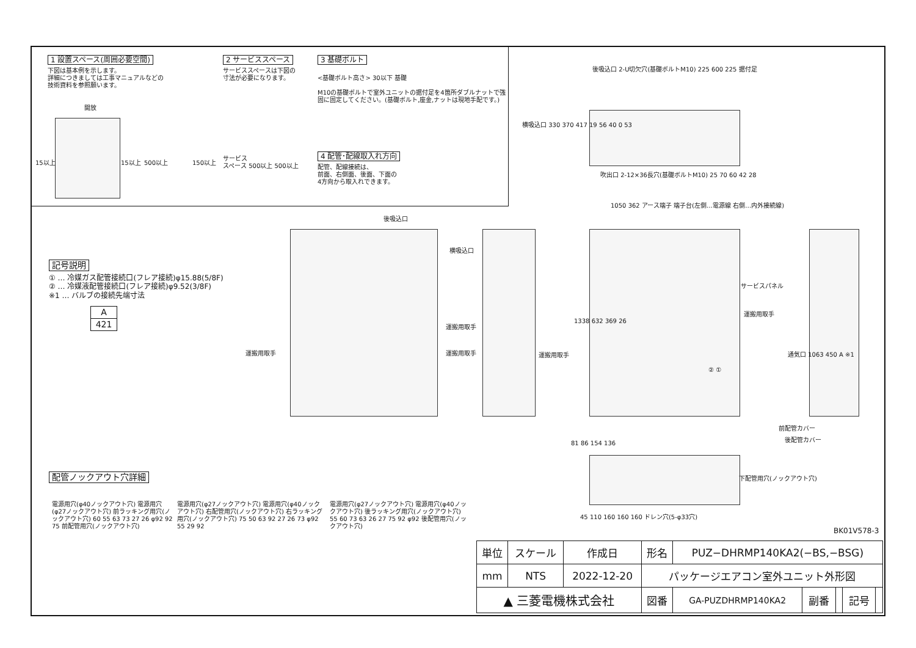1 設置スペース(周囲必要空間)
下図は基本例を示します。
詳細につきましては工事マニュアルなどの
技術資料を参照願います。
15以上 15以上 500以上 150以上
開放
2 サービススペース
サービススペースは下図の
寸法が必要になります。
サービス
スペース 500以上 500以上
3 基礎ボルト
<基礎ボルト高さ> 30以下 基礎
M10の基礎ボルトで室外ユニットの据付足を4箇所ダブルナットで強固に固定してください。(基礎ボルト,座金,ナットは現地手配です。)
4 配管･配線取入れ方向
配管、配線接続は、
前面、右側面、後面、下面の
4方向から取入れできます。
記号説明
① … 冷媒ガス配管接続口(フレア接続)φ15.88(5/8F)
② … 冷媒液配管接続口(フレア接続)φ9.52(3/8F)
※1 … バルブの接続先端寸法
| A |
| --- |
| 421 |
後吸込口
横吸込口
運搬用取手
運搬用取手 運搬用取手 運搬用取手
後吸込口 2-U切欠穴(基礎ボルトM10) 225 600 225 据付足
横吸込口 330 370 417 19 56 40 0 53
吹出口 2-12×36長穴(基礎ボルトM10) 25 70 60 42 28
1050 362 アース端子 端子台(左側…電源線 右側…内外接続線)
サービスパネル
運搬用取手
通気口 1063 450 A ※1
1338 632 369 26
② ①
前配管カバー
後配管カバー
81 86 154 136
下配管用穴(ノックアウト穴)
45 110 160 160 160 ドレン穴(5-φ33穴)
BK01V578-3
配管ノックアウト穴詳細
電源用穴(φ40ノックアウト穴) 電源用穴(φ27ノックアウト穴) 前ラッキング用穴(ノックアウト穴) 60 55 63 73 27 26 φ92 92 75 前配管用穴(ノックアウト穴)
電源用穴(φ27ノックアウト穴) 電源用穴(φ40ノックアウト穴) 右配管用穴(ノックアウト穴) 右ラッキング用穴(ノックアウト穴) 75 50 63 92 27 26 73 φ92 55 29 92
電源用穴(φ27ノックアウト穴) 電源用穴(φ40ノックアウト穴) 後ラッキング用穴(ノックアウト穴) 55 60 73 63 26 27 75 92 φ92 後配管用穴(ノックアウト穴)
| 単位 | スケール | 作成日 | 形名 | PUZ−DHRMP140KA2(−BS,−BSG) | | | | |
| mm | NTS | 2022-12-20 | パッケージエアコン室外ユニット外形図 | | | | | |
| ▲ 三菱電機株式会社 | | | 図番 | GA-PUZDHRMP140KA2 | 副番 | | 記号 | |